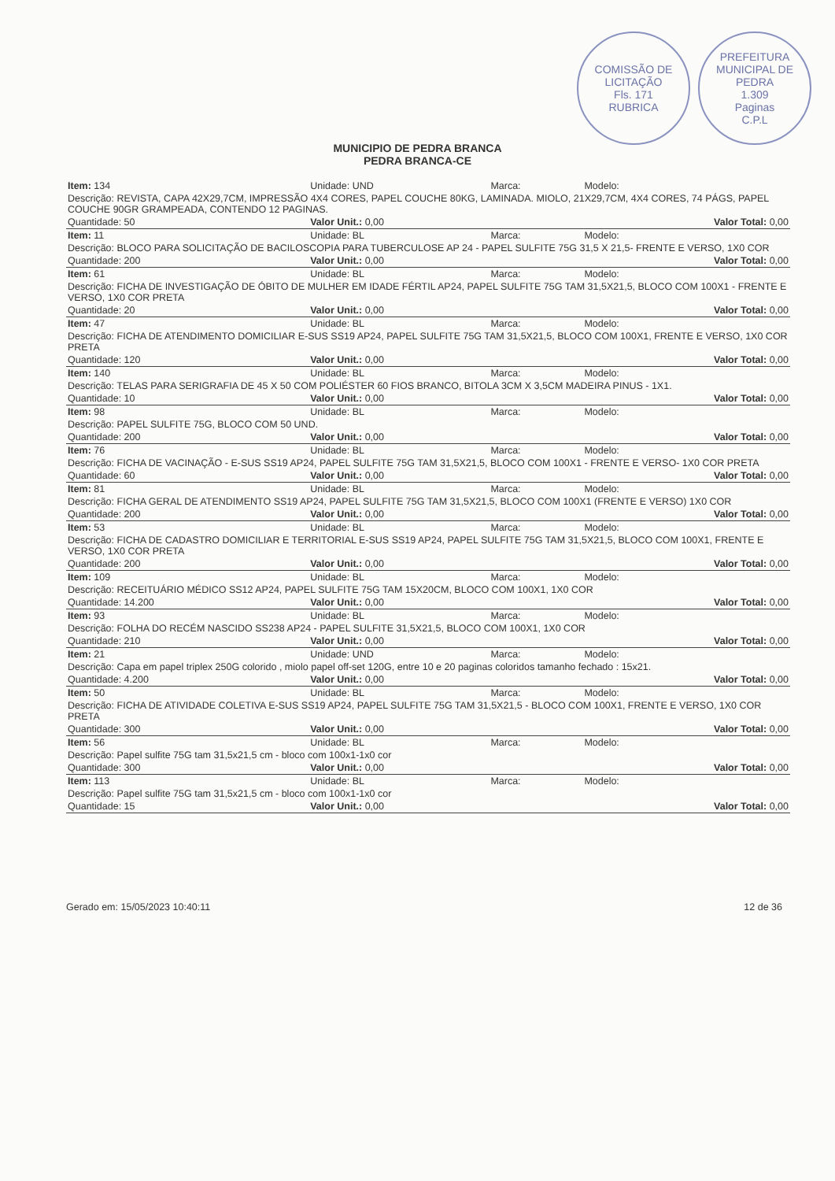COMISSÃO DE LICITAÇÃO
Fls. 171
RUBRICA
PREFEITURA MUNICIPAL DE PEDRA
1.309
Paginas
C.P.L
MUNICIPIO DE PEDRA BRANCA
PEDRA BRANCA-CE
| Item: 134 | Unidade: UND | Marca: | Modelo: |
| Descrição: REVISTA, CAPA 42X29,7CM, IMPRESSÃO 4X4 CORES, PAPEL COUCHE 80KG, LAMINADA. MIOLO, 21X29,7CM, 4X4 CORES, 74 PÁGS, PAPEL COUCHE 90GR GRAMPEADA, CONTENDO 12 PAGINAS. | | | |
| Quantidade: 50 | Valor Unit.: 0,00 | | Valor Total: 0,00 |
| Item: 11 | Unidade: BL | Marca: | Modelo: |
| Descrição: BLOCO PARA SOLICITAÇÃO DE BACILOSCOPIA PARA TUBERCULOSE AP 24 - PAPEL SULFITE 75G 31,5 X 21,5- FRENTE E VERSO, 1X0 COR | | | |
| Quantidade: 200 | Valor Unit.: 0,00 | | Valor Total: 0,00 |
| Item: 61 | Unidade: BL | Marca: | Modelo: |
| Descrição: FICHA DE INVESTIGAÇÃO DE ÓBITO DE MULHER EM IDADE FÉRTIL AP24, PAPEL SULFITE 75G TAM 31,5X21,5, BLOCO COM 100X1 - FRENTE E VERSO, 1X0 COR PRETA | | | |
| Quantidade: 20 | Valor Unit.: 0,00 | | Valor Total: 0,00 |
| Item: 47 | Unidade: BL | Marca: | Modelo: |
| Descrição: FICHA DE ATENDIMENTO DOMICILIAR E-SUS SS19 AP24, PAPEL SULFITE 75G TAM 31,5X21,5, BLOCO COM 100X1, FRENTE E VERSO, 1X0 COR PRETA | | | |
| Quantidade: 120 | Valor Unit.: 0,00 | | Valor Total: 0,00 |
| Item: 140 | Unidade: BL | Marca: | Modelo: |
| Descrição: TELAS PARA SERIGRAFIA DE 45 X 50 COM POLIÉSTER 60 FIOS BRANCO, BITOLA 3CM X 3,5CM MADEIRA PINUS - 1X1. | | | |
| Quantidade: 10 | Valor Unit.: 0,00 | | Valor Total: 0,00 |
| Item: 98 | Unidade: BL | Marca: | Modelo: |
| Descrição: PAPEL SULFITE 75G, BLOCO COM 50 UND. | | | |
| Quantidade: 200 | Valor Unit.: 0,00 | | Valor Total: 0,00 |
| Item: 76 | Unidade: BL | Marca: | Modelo: |
| Descrição: FICHA DE VACINAÇÃO - E-SUS SS19 AP24, PAPEL SULFITE 75G TAM 31,5X21,5, BLOCO COM 100X1 - FRENTE E VERSO- 1X0 COR PRETA | | | |
| Quantidade: 60 | Valor Unit.: 0,00 | | Valor Total: 0,00 |
| Item: 81 | Unidade: BL | Marca: | Modelo: |
| Descrição: FICHA GERAL DE ATENDIMENTO SS19 AP24, PAPEL SULFITE 75G TAM 31,5X21,5, BLOCO COM 100X1 (FRENTE E VERSO) 1X0 COR | | | |
| Quantidade: 200 | Valor Unit.: 0,00 | | Valor Total: 0,00 |
| Item: 53 | Unidade: BL | Marca: | Modelo: |
| Descrição: FICHA DE CADASTRO DOMICILIAR E TERRITORIAL E-SUS SS19 AP24, PAPEL SULFITE 75G TAM 31,5X21,5, BLOCO COM 100X1, FRENTE E VERSO, 1X0 COR PRETA | | | |
| Quantidade: 200 | Valor Unit.: 0,00 | | Valor Total: 0,00 |
| Item: 109 | Unidade: BL | Marca: | Modelo: |
| Descrição: RECEITUÁRIO MÉDICO SS12 AP24, PAPEL SULFITE 75G TAM 15X20CM, BLOCO COM 100X1, 1X0 COR | | | |
| Quantidade: 14.200 | Valor Unit.: 0,00 | | Valor Total: 0,00 |
| Item: 93 | Unidade: BL | Marca: | Modelo: |
| Descrição: FOLHA DO RECÉM NASCIDO SS238 AP24 - PAPEL SULFITE 31,5X21,5, BLOCO COM 100X1, 1X0 COR | | | |
| Quantidade: 210 | Valor Unit.: 0,00 | | Valor Total: 0,00 |
| Item: 21 | Unidade: UND | Marca: | Modelo: |
| Descrição: Capa em papel triplex 250G colorido , miolo papel off-set 120G, entre 10 e 20 paginas coloridos tamanho fechado : 15x21. | | | |
| Quantidade: 4.200 | Valor Unit.: 0,00 | | Valor Total: 0,00 |
| Item: 50 | Unidade: BL | Marca: | Modelo: |
| Descrição: FICHA DE ATIVIDADE COLETIVA E-SUS SS19 AP24, PAPEL SULFITE 75G TAM 31,5X21,5 - BLOCO COM 100X1, FRENTE E VERSO, 1X0 COR PRETA | | | |
| Quantidade: 300 | Valor Unit.: 0,00 | | Valor Total: 0,00 |
| Item: 56 | Unidade: BL | Marca: | Modelo: |
| Descrição: Papel sulfite 75G tam 31,5x21,5 cm - bloco com 100x1-1x0 cor | | | |
| Quantidade: 300 | Valor Unit.: 0,00 | | Valor Total: 0,00 |
| Item: 113 | Unidade: BL | Marca: | Modelo: |
| Descrição: Papel sulfite 75G tam 31,5x21,5 cm - bloco com 100x1-1x0 cor | | | |
| Quantidade: 15 | Valor Unit.: 0,00 | | Valor Total: 0,00 |
Gerado em: 15/05/2023 10:40:11 12 de 36